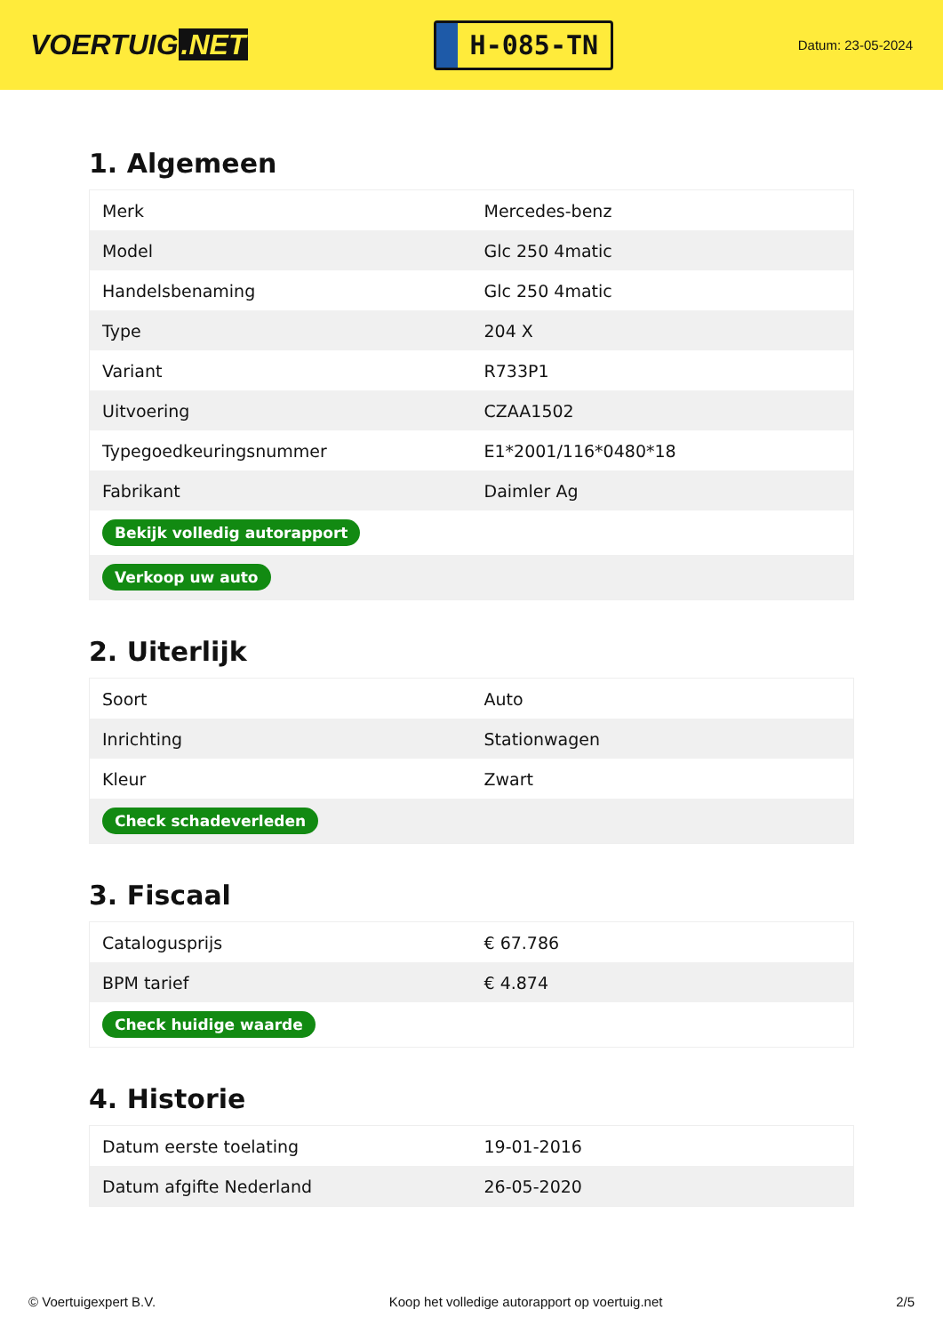VOERTUIG.NET
H-085-TN
Datum: 23-05-2024
1. Algemeen
| Merk | Mercedes-benz |
| Model | Glc 250 4matic |
| Handelsbenaming | Glc 250 4matic |
| Type | 204 X |
| Variant | R733P1 |
| Uitvoering | CZAA1502 |
| Typegoedkeuringsnummer | E1*2001/116*0480*18 |
| Fabrikant | Daimler Ag |
| Bekijk volledig autorapport | |
| Verkoop uw auto | |
2. Uiterlijk
| Soort | Auto |
| Inrichting | Stationwagen |
| Kleur | Zwart |
| Check schadeverleden | |
3. Fiscaal
| Catalogusprijs | € 67.786 |
| BPM tarief | € 4.874 |
| Check huidige waarde | |
4. Historie
| Datum eerste toelating | 19-01-2016 |
| Datum afgifte Nederland | 26-05-2020 |
© Voertuigexpert B.V. Koop het volledige autorapport op voertuig.net 2/5